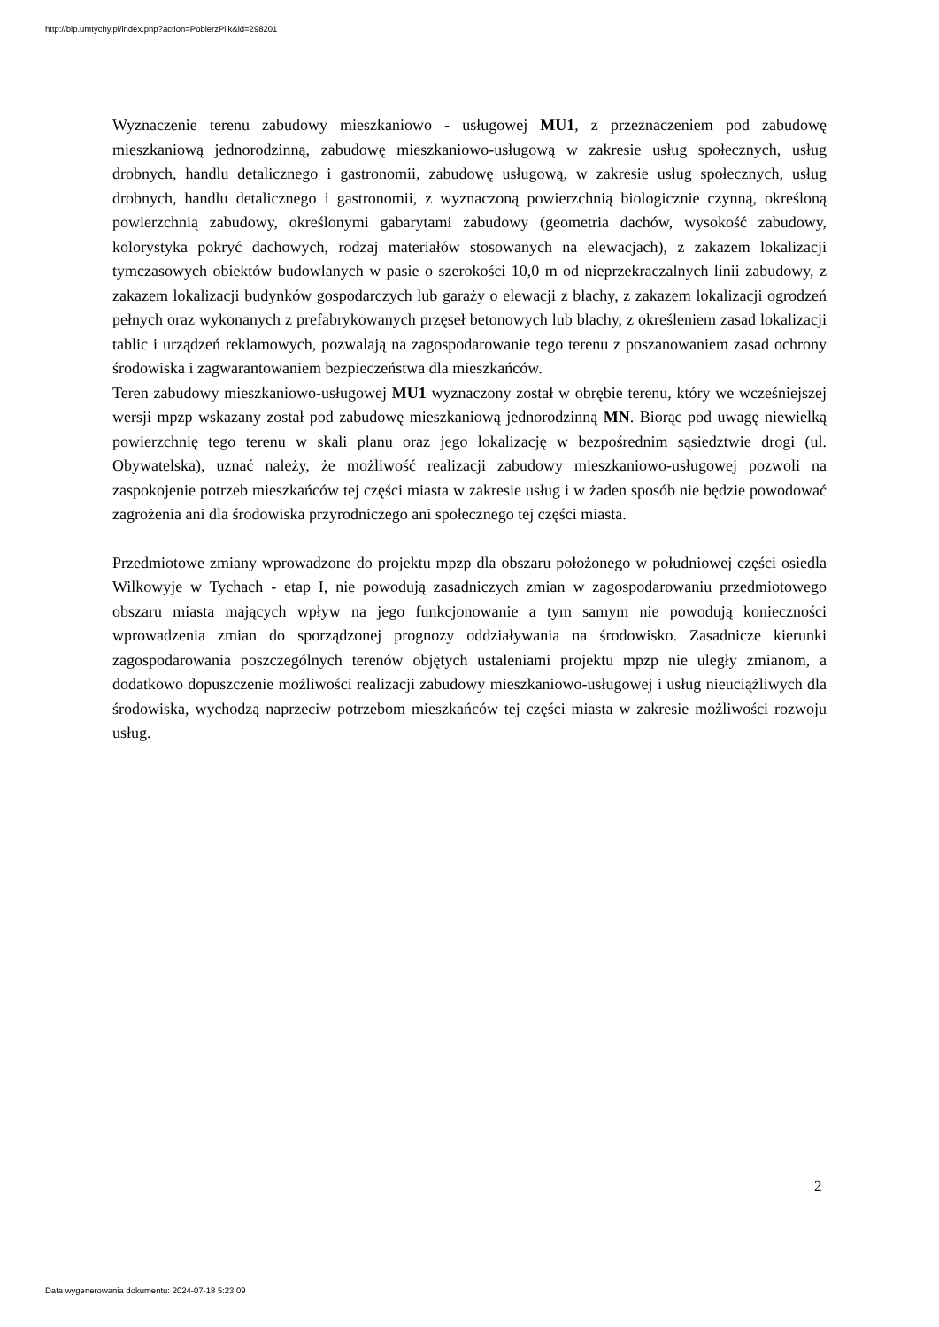http://bip.umtychy.pl/index.php?action=PobierzPlik&id=298201
Wyznaczenie terenu zabudowy mieszkaniowo - usługowej MU1, z przeznaczeniem pod zabudowę mieszkaniową jednorodzinną, zabudowę mieszkaniowo-usługową w zakresie usług społecznych, usług drobnych, handlu detalicznego i gastronomii, zabudowę usługową, w zakresie usług społecznych, usług drobnych, handlu detalicznego i gastronomii, z wyznaczoną powierzchnią biologicznie czynną, określoną powierzchnią zabudowy, określonymi gabarytami zabudowy (geometria dachów, wysokość zabudowy, kolorystyka pokryć dachowych, rodzaj materiałów stosowanych na elewacjach), z zakazem lokalizacji tymczasowych obiektów budowlanych w pasie o szerokości 10,0 m od nieprzekraczalnych linii zabudowy, z zakazem lokalizacji budynków gospodarczych lub garaży o elewacji z blachy, z zakazem lokalizacji ogrodzeń pełnych oraz wykonanych z prefabrykowanych przęseł betonowych lub blachy, z określeniem zasad lokalizacji tablic i urządzeń reklamowych, pozwalają na zagospodarowanie tego terenu z poszanowaniem zasad ochrony środowiska i zagwarantowaniem bezpieczeństwa dla mieszkańców.
Teren zabudowy mieszkaniowo-usługowej MU1 wyznaczony został w obrębie terenu, który we wcześniejszej wersji mpzp wskazany został pod zabudowę mieszkaniową jednorodzinną MN. Biorąc pod uwagę niewielką powierzchnię tego terenu w skali planu oraz jego lokalizację w bezpośrednim sąsiedztwie drogi (ul. Obywatelska), uznać należy, że możliwość realizacji zabudowy mieszkaniowo-usługowej pozwoli na zaspokojenie potrzeb mieszkańców tej części miasta w zakresie usług i w żaden sposób nie będzie powodować zagrożenia ani dla środowiska przyrodniczego ani społecznego tej części miasta.
Przedmiotowe zmiany wprowadzone do projektu mpzp dla obszaru położonego w południowej części osiedla Wilkowyje w Tychach - etap I, nie powodują zasadniczych zmian w zagospodarowaniu przedmiotowego obszaru miasta mających wpływ na jego funkcjonowanie a tym samym nie powodują konieczności wprowadzenia zmian do sporządzonej prognozy oddziaływania na środowisko. Zasadnicze kierunki zagospodarowania poszczególnych terenów objętych ustaleniami projektu mpzp nie uległy zmianom, a dodatkowo dopuszczenie możliwości realizacji zabudowy mieszkaniowo-usługowej i usług nieuciążliwych dla środowiska, wychodzą naprzeciw potrzebom mieszkańców tej części miasta w zakresie możliwości rozwoju usług.
2
Data wygenerowania dokumentu: 2024-07-18 5:23:09